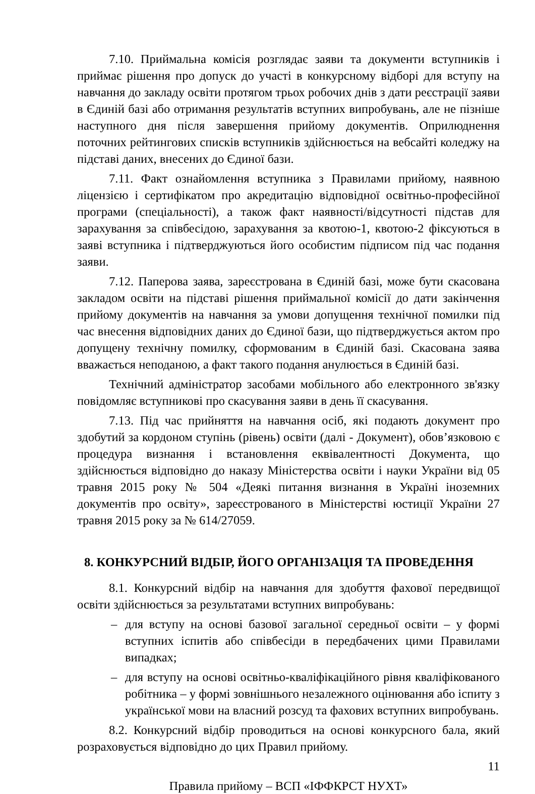7.10. Приймальна комісія розглядає заяви та документи вступників і приймає рішення про допуск до участі в конкурсному відборі для вступу на навчання до закладу освіти протягом трьох робочих днів з дати реєстрації заяви в Єдиній базі або отримання результатів вступних випробувань, але не пізніше наступного дня після завершення прийому документів. Оприлюднення поточних рейтингових списків вступників здійснюється на вебсайті коледжу на підставі даних, внесених до Єдиної бази.
7.11. Факт ознайомлення вступника з Правилами прийому, наявною ліцензією і сертифікатом про акредитацію відповідної освітньо-професійної програми (спеціальності), а також факт наявності/відсутності підстав для зарахування за співбесідою, зарахування за квотою-1, квотою-2 фіксуються в заяві вступника і підтверджуються його особистим підписом під час подання заяви.
7.12. Паперова заява, зареєстрована в Єдиній базі, може бути скасована закладом освіти на підставі рішення приймальної комісії до дати закінчення прийому документів на навчання за умови допущення технічної помилки під час внесення відповідних даних до Єдиної бази, що підтверджується актом про допущену технічну помилку, сформованим в Єдиній базі. Скасована заява вважається неподаною, а факт такого подання анулюється в Єдиній базі.
Технічний адміністратор засобами мобільного або електронного зв'язку повідомляє вступникові про скасування заяви в день її скасування.
7.13. Під час прийняття на навчання осіб, які подають документ про здобутий за кордоном ступінь (рівень) освіти (далі - Документ), обов’язковою є процедура визнання і встановлення еквівалентності Документа, що здійснюється відповідно до наказу Міністерства освіти і науки України від 05 травня 2015 року № 504 «Деякі питання визнання в Україні іноземних документів про освіту», зареєстрованого в Міністерстві юстиції України 27 травня 2015 року за № 614/27059.
8. КОНКУРСНИЙ ВІДБІР, ЙОГО ОРГАНІЗАЦІЯ ТА ПРОВЕДЕННЯ
8.1. Конкурсний відбір на навчання для здобуття фахової передвищої освіти здійснюється за результатами вступних випробувань:
– для вступу на основі базової загальної середньої освіти – у формі вступних іспитів або співбесіди в передбачених цими Правилами випадках;
– для вступу на основі освітньо-кваліфікаційного рівня кваліфікованого робітника – у формі зовнішнього незалежного оцінювання або іспиту з української мови на власний розсуд та фахових вступних випробувань.
8.2. Конкурсний відбір проводиться на основі конкурсного бала, який розраховується відповідно до цих Правил прийому.
11
Правила прийому – ВСП «ІФФКРСТ НУХТ»